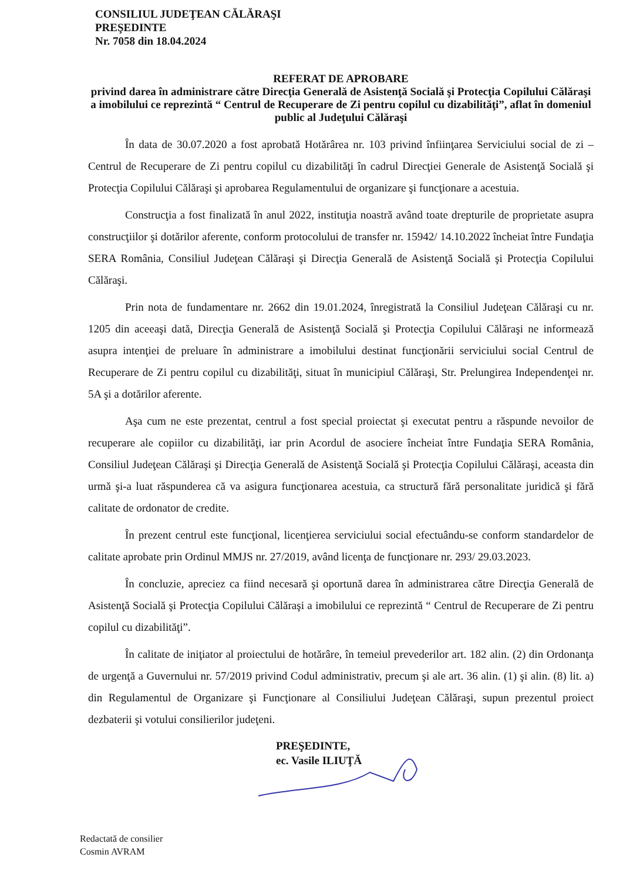CONSILIUL JUDEŢEAN CĂLĂRAŞI
PREŞEDINTE
Nr. 7058 din 18.04.2024
REFERAT DE APROBARE
privind darea în administrare către Direcţia Generală de Asistenţă Socială şi Protecţia Copilului Călăraşi a imobilului ce reprezintă “ Centrul de Recuperare de Zi pentru copilul cu dizabilităţi”, aflat în domeniul public al Judeţului Călăraşi
În data de 30.07.2020 a fost aprobată Hotărârea nr. 103 privind înfiinţarea Serviciului social de zi – Centrul de Recuperare de Zi pentru copilul cu dizabilităţi în cadrul Direcţiei Generale de Asistenţă Socială şi Protecţia Copilului Călăraşi şi aprobarea Regulamentului de organizare şi funcţionare a acestuia.
Construcţia a fost finalizată în anul 2022, instituţia noastră având toate drepturile de proprietate asupra construcţiilor şi dotărilor aferente, conform protocolului de transfer nr. 15942/ 14.10.2022 încheiat între Fundaţia SERA România, Consiliul Judeţean Călăraşi şi Direcţia Generală de Asistenţă Socială şi Protecţia Copilului Călăraşi.
Prin nota de fundamentare nr. 2662 din 19.01.2024, înregistrată la Consiliul Judeţean Călăraşi cu nr. 1205 din aceeaşi dată, Direcţia Generală de Asistenţă Socială şi Protecţia Copilului Călăraşi ne informează asupra intenţiei de preluare în administrare a imobilului destinat funcţionării serviciului social Centrul de Recuperare de Zi pentru copilul cu dizabilităţi, situat în municipiul Călăraşi, Str. Prelungirea Independenţei nr. 5A şi a dotărilor aferente.
Aşa cum ne este prezentat, centrul a fost special proiectat şi executat pentru a răspunde nevoilor de recuperare ale copiilor cu dizabilităţi, iar prin Acordul de asociere încheiat între Fundaţia SERA România, Consiliul Judeţean Călăraşi şi Direcţia Generală de Asistenţă Socială şi Protecţia Copilului Călăraşi, aceasta din urmă şi-a luat răspunderea că va asigura funcţionarea acestuia, ca structură fără personalitate juridică şi fără calitate de ordonator de credite.
În prezent centrul este funcţional, licenţierea serviciului social efectuându-se conform standardelor de calitate aprobate prin Ordinul MMJS nr. 27/2019, având licenţa de funcţionare nr. 293/ 29.03.2023.
În concluzie, apreciez ca fiind necesară şi oportună darea în administrarea către Direcţia Generală de Asistenţă Socială şi Protecţia Copilului Călăraşi a imobilului ce reprezintă “ Centrul de Recuperare de Zi pentru copilul cu dizabilităţi”.
În calitate de iniţiator al proiectului de hotărâre, în temeiul prevederilor art. 182 alin. (2) din Ordonanţa de urgenţă a Guvernului nr. 57/2019 privind Codul administrativ, precum şi ale art. 36 alin. (1) şi alin. (8) lit. a) din Regulamentul de Organizare şi Funcţionare al Consiliului Judeţean Călăraşi, supun prezentul proiect dezbaterii şi votului consilierilor judeţeni.
PREŞEDINTE,
ec. Vasile ILIUŢĂ
Redactată de consilier
Cosmin AVRAM